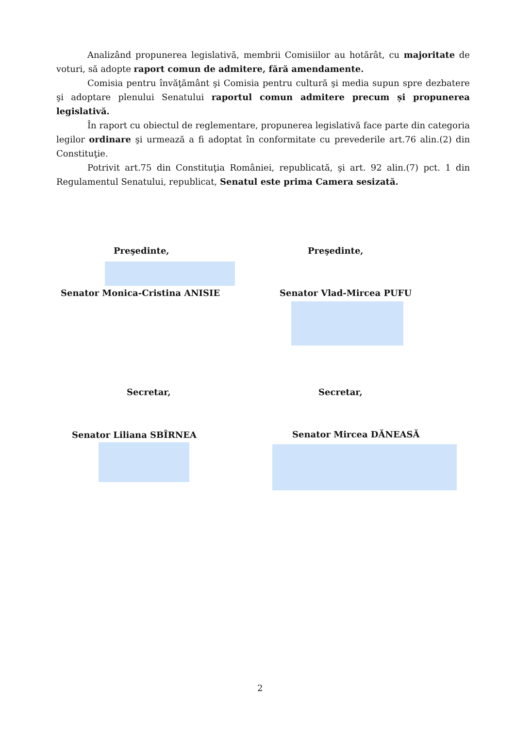Analizând propunerea legislativă, membrii Comisiilor au hotărât, cu majoritate de voturi, să adopte raport comun de admitere, fără amendamente.
Comisia pentru învăţământ şi Comisia pentru cultură şi media supun spre dezbatere şi adoptare plenului Senatului raportul comun admitere precum și propunerea legislativă.
În raport cu obiectul de reglementare, propunerea legislativă face parte din categoria legilor ordinare şi urmează a fi adoptat în conformitate cu prevederile art.76 alin.(2) din Constituţie.
Potrivit art.75 din Constituţia României, republicată, şi art. 92 alin.(7) pct. 1 din Regulamentul Senatului, republicat, Senatul este prima Camera sesizată.
Preşedinte, Preşedinte,
Senator Monica-Cristina ANISIE Senator Vlad-Mircea PUFU
Secretar, Secretar,
Senator Liliana SBÎRNEA Senator Mircea DĂNEASĂ
2